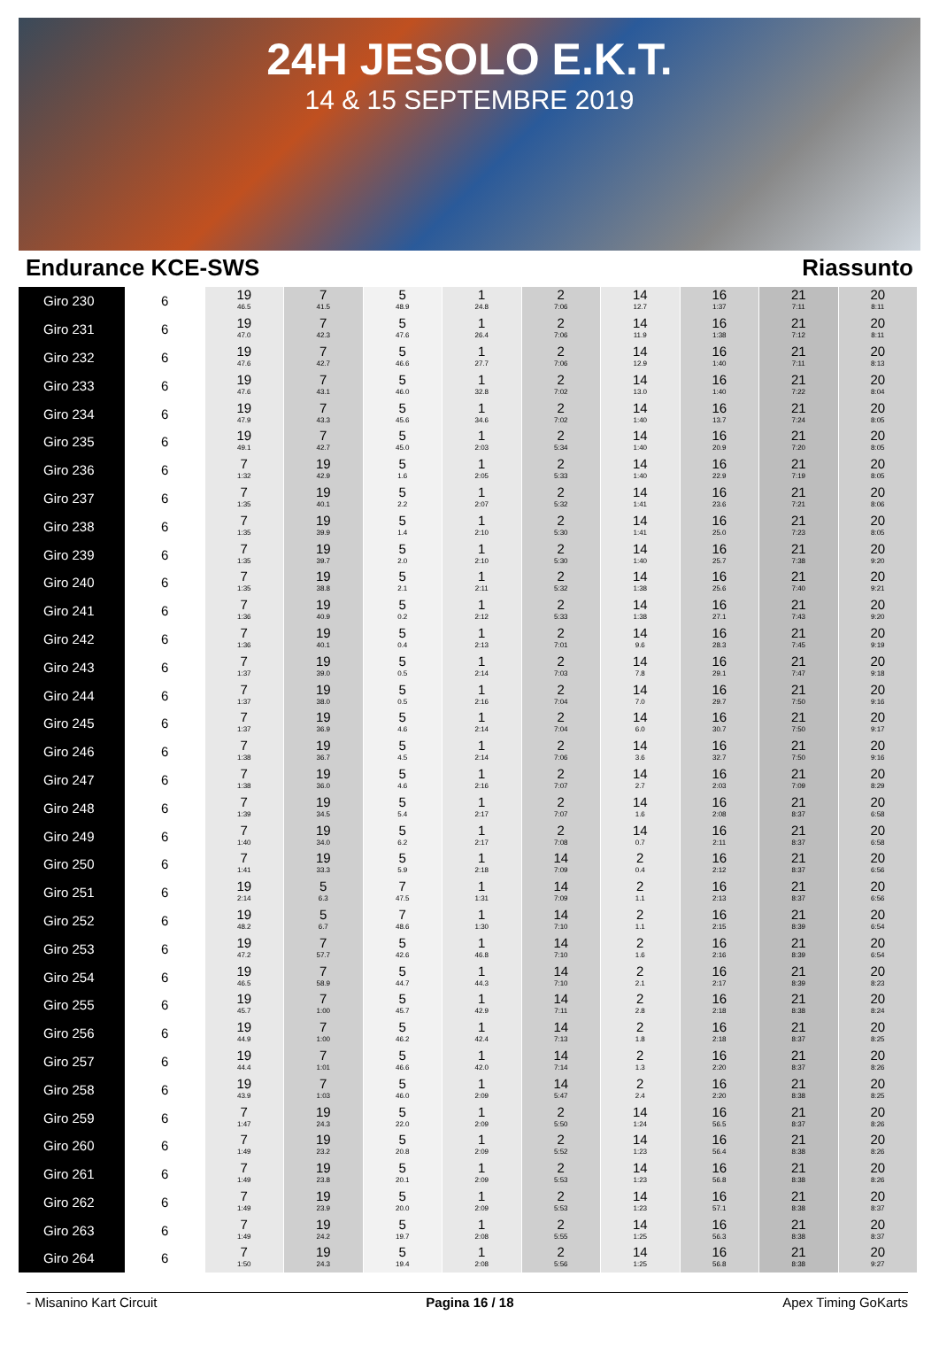24H JESOLO E.K.T.
14 & 15 SEPTEMBRE 2019
Endurance KCE-SWS Riassunto
| Giro 230 | 6 | 19 46.5 | 7 41.5 | 5 48.9 | 1 24.8 | 2 7:06 | 14 12.7 | 16 1:37 | 21 7:11 | 20 8:11 |
| Giro 231 | 6 | 19 47.0 | 7 42.3 | 5 47.6 | 1 26.4 | 2 7:06 | 14 11.9 | 16 1:38 | 21 7:12 | 20 8:11 |
| Giro 232 | 6 | 19 47.6 | 7 42.7 | 5 46.6 | 1 27.7 | 2 7:06 | 14 12.9 | 16 1:40 | 21 7:11 | 20 8:13 |
| Giro 233 | 6 | 19 47.6 | 7 43.1 | 5 46.0 | 1 32.8 | 2 7:02 | 14 13.0 | 16 1:40 | 21 7:22 | 20 8:04 |
| Giro 234 | 6 | 19 47.9 | 7 43.3 | 5 45.6 | 1 34.6 | 2 7:02 | 14 1:40 | 16 13.7 | 21 7:24 | 20 8:05 |
| Giro 235 | 6 | 19 49.1 | 7 42.7 | 5 45.0 | 1 2:03 | 2 5:34 | 14 1:40 | 16 20.9 | 21 7:20 | 20 8:05 |
| Giro 236 | 6 | 7 1:32 | 19 42.9 | 5 1.6 | 1 2:05 | 2 5:33 | 14 1:40 | 16 22.9 | 21 7:19 | 20 8:05 |
| Giro 237 | 6 | 7 1:35 | 19 40.1 | 5 2.2 | 1 2:07 | 2 5:32 | 14 1:41 | 16 23.6 | 21 7:21 | 20 8:06 |
| Giro 238 | 6 | 7 1:35 | 19 39.9 | 5 1.4 | 1 2:10 | 2 5:30 | 14 1:41 | 16 25.0 | 21 7:23 | 20 8:05 |
| Giro 239 | 6 | 7 1:35 | 19 39.7 | 5 2.0 | 1 2:10 | 2 5:30 | 14 1:40 | 16 25.7 | 21 7:38 | 20 9:20 |
| Giro 240 | 6 | 7 1:35 | 19 38.8 | 5 2.1 | 1 2:11 | 2 5:32 | 14 1:38 | 16 25.6 | 21 7:40 | 20 9:21 |
| Giro 241 | 6 | 7 1:36 | 19 40.9 | 5 0.2 | 1 2:12 | 2 5:33 | 14 1:38 | 16 27.1 | 21 7:43 | 20 9:20 |
| Giro 242 | 6 | 7 1:36 | 19 40.1 | 5 0.4 | 1 2:13 | 2 7:01 | 14 9.6 | 16 28.3 | 21 7:45 | 20 9:19 |
| Giro 243 | 6 | 7 1:37 | 19 39.0 | 5 0.5 | 1 2:14 | 2 7:03 | 14 7.8 | 16 29.1 | 21 7:47 | 20 9:18 |
| Giro 244 | 6 | 7 1:37 | 19 38.0 | 5 0.5 | 1 2:16 | 2 7:04 | 14 7.0 | 16 29.7 | 21 7:50 | 20 9:16 |
| Giro 245 | 6 | 7 1:37 | 19 36.9 | 5 4.6 | 1 2:14 | 2 7:04 | 14 6.0 | 16 30.7 | 21 7:50 | 20 9:17 |
| Giro 246 | 6 | 7 1:38 | 19 36.7 | 5 4.5 | 1 2:14 | 2 7:06 | 14 3.6 | 16 32.7 | 21 7:50 | 20 9:16 |
| Giro 247 | 6 | 7 1:38 | 19 36.0 | 5 4.6 | 1 2:16 | 2 7:07 | 14 2.7 | 16 2:03 | 21 7:09 | 20 8:29 |
| Giro 248 | 6 | 7 1:39 | 19 34.5 | 5 5.4 | 1 2:17 | 2 7:07 | 14 1.6 | 16 2:08 | 21 8:37 | 20 6:58 |
| Giro 249 | 6 | 7 1:40 | 19 34.0 | 5 6.2 | 1 2:17 | 2 7:08 | 14 0.7 | 16 2:11 | 21 8:37 | 20 6:58 |
| Giro 250 | 6 | 7 1:41 | 19 33.3 | 5 5.9 | 1 2:18 | 14 7:09 | 2 0.4 | 16 2:12 | 21 8:37 | 20 6:56 |
| Giro 251 | 6 | 19 2:14 | 5 6.3 | 7 47.5 | 1 1:31 | 14 7:09 | 2 1.1 | 16 2:13 | 21 8:37 | 20 6:56 |
| Giro 252 | 6 | 19 48.2 | 5 6.7 | 7 48.6 | 1 1:30 | 14 7:10 | 2 1.1 | 16 2:15 | 21 8:39 | 20 6:54 |
| Giro 253 | 6 | 19 47.2 | 7 57.7 | 5 42.6 | 1 46.8 | 14 7:10 | 2 1.6 | 16 2:16 | 21 8:39 | 20 6:54 |
| Giro 254 | 6 | 19 46.5 | 7 58.9 | 5 44.7 | 1 44.3 | 14 7:10 | 2 2.1 | 16 2:17 | 21 8:39 | 20 8:23 |
| Giro 255 | 6 | 19 45.7 | 7 1:00 | 5 45.7 | 1 42.9 | 14 7:11 | 2 2.8 | 16 2:18 | 21 8:38 | 20 8:24 |
| Giro 256 | 6 | 19 44.9 | 7 1:00 | 5 46.2 | 1 42.4 | 14 7:13 | 2 1.8 | 16 2:18 | 21 8:37 | 20 8:25 |
| Giro 257 | 6 | 19 44.4 | 7 1:01 | 5 46.6 | 1 42.0 | 14 7:14 | 2 1.3 | 16 2:20 | 21 8:37 | 20 8:26 |
| Giro 258 | 6 | 19 43.9 | 7 1:03 | 5 46.0 | 1 2:09 | 14 5:47 | 2 2.4 | 16 2:20 | 21 8:38 | 20 8:25 |
| Giro 259 | 6 | 7 1:47 | 19 24.3 | 5 22.0 | 1 2:09 | 2 5:50 | 14 1:24 | 16 56.5 | 21 8:37 | 20 8:26 |
| Giro 260 | 6 | 7 1:49 | 19 23.2 | 5 20.8 | 1 2:09 | 2 5:52 | 14 1:23 | 16 56.4 | 21 8:38 | 20 8:26 |
| Giro 261 | 6 | 7 1:49 | 19 23.8 | 5 20.1 | 1 2:09 | 2 5:53 | 14 1:23 | 16 56.8 | 21 8:38 | 20 8:26 |
| Giro 262 | 6 | 7 1:49 | 19 23.9 | 5 20.0 | 1 2:09 | 2 5:53 | 14 1:23 | 16 57.1 | 21 8:38 | 20 8:37 |
| Giro 263 | 6 | 7 1:49 | 19 24.2 | 5 19.7 | 1 2:08 | 2 5:55 | 14 1:25 | 16 56.3 | 21 8:38 | 20 8:37 |
| Giro 264 | 6 | 7 1:50 | 19 24.3 | 5 19.4 | 1 2:08 | 2 5:56 | 14 1:25 | 16 56.8 | 21 8:38 | 20 9:27 |
- Misanino Kart Circuit Pagina 16 / 18 Apex Timing GoKarts